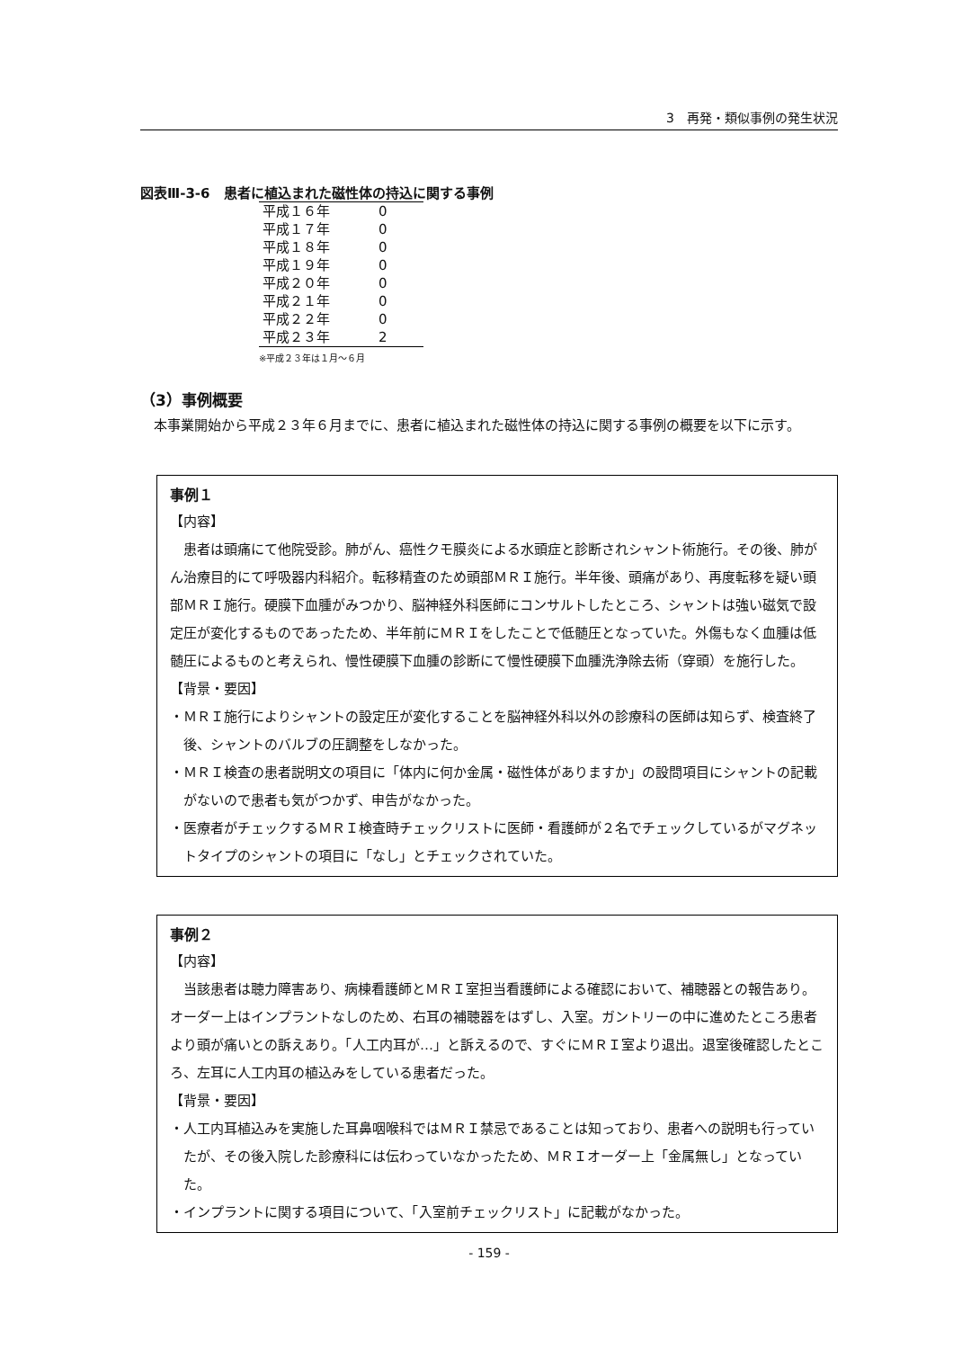3　再発・類似事例の発生状況
図表Ⅲ-3-6　患者に植込まれた磁性体の持込に関する事例
| 平成１６年 | 0 |
| 平成１７年 | 0 |
| 平成１８年 | 0 |
| 平成１９年 | 0 |
| 平成２０年 | 0 |
| 平成２１年 | 0 |
| 平成２２年 | 0 |
| 平成２３年 | 2 |
※平成２３年は１月～６月
（3）事例概要
本事業開始から平成２３年６月までに、患者に植込まれた磁性体の持込に関する事例の概要を以下に示す。
事例１
【内容】
患者は頭痛にて他院受診。肺がん、癌性クモ膜炎による水頭症と診断されシャント術施行。その後、肺がん治療目的にて呼吸器内科紹介。転移精査のため頭部ＭＲＩ施行。半年後、頭痛があり、再度転移を疑い頭部ＭＲＩ施行。硬膜下血腫がみつかり、脳神経外科医師にコンサルトしたところ、シャントは強い磁気で設定圧が変化するものであったため、半年前にＭＲＩをしたことで低髄圧となっていた。外傷もなく血腫は低髄圧によるものと考えられ、慢性硬膜下血腫の診断にて慢性硬膜下血腫洗浄除去術（穿頭）を施行した。
【背景・要因】
・ＭＲＩ施行によりシャントの設定圧が変化することを脳神経外科以外の診療科の医師は知らず、検査終了後、シャントのバルブの圧調整をしなかった。
・ＭＲＩ検査の患者説明文の項目に「体内に何か金属・磁性体がありますか」の設問項目にシャントの記載がないので患者も気がつかず、申告がなかった。
・医療者がチェックするＭＲＩ検査時チェックリストに医師・看護師が２名でチェックしているがマグネットタイプのシャントの項目に「なし」とチェックされていた。
事例２
【内容】
当該患者は聴力障害あり、病棟看護師とＭＲＩ室担当看護師による確認において、補聴器との報告あり。オーダー上はインプラントなしのため、右耳の補聴器をはずし、入室。ガントリーの中に進めたところ患者より頭が痛いとの訴えあり。「人工内耳が…」と訴えるので、すぐにＭＲＩ室より退出。退室後確認したところ、左耳に人工内耳の植込みをしている患者だった。
【背景・要因】
・人工内耳植込みを実施した耳鼻咽喉科ではＭＲＩ禁忌であることは知っており、患者への説明も行っていたが、その後入院した診療科には伝わっていなかったため、ＭＲＩオーダー上「金属無し」となっていた。
・インプラントに関する項目について、「入室前チェックリスト」に記載がなかった。
- 159 -